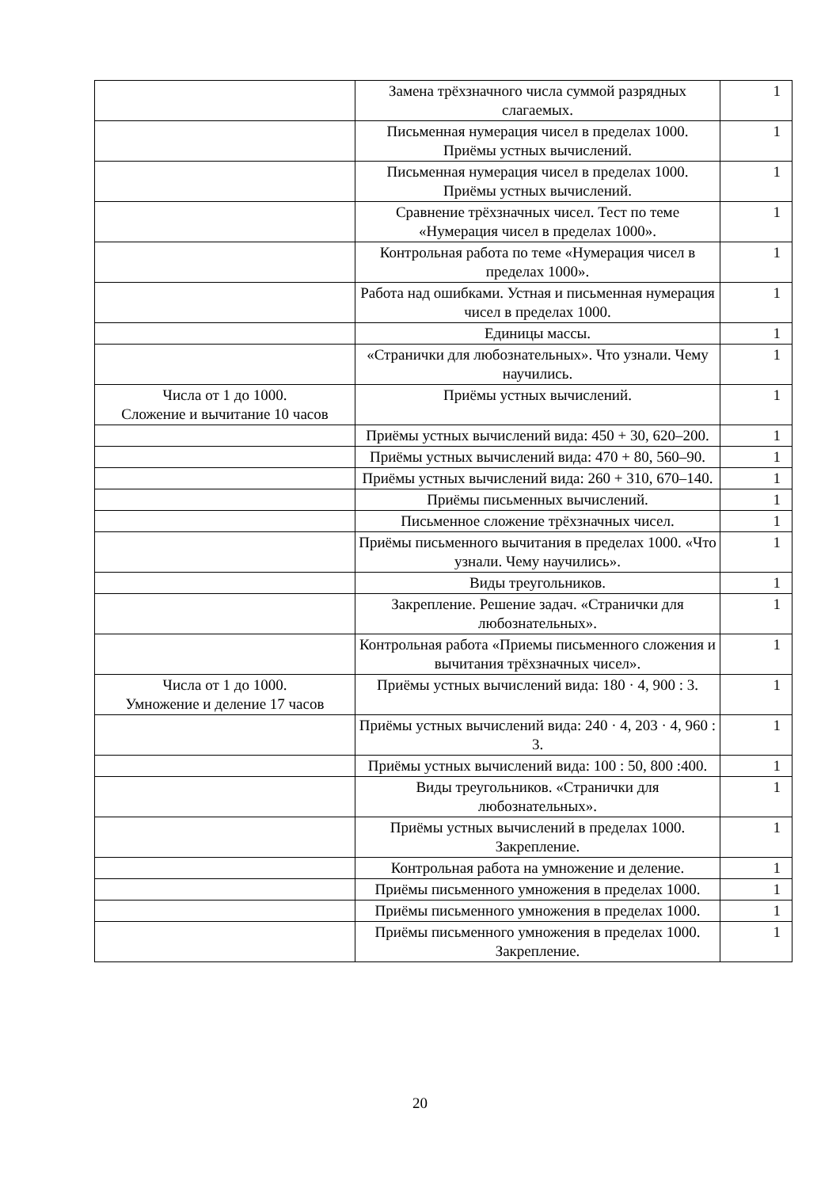| | Замена трёхзначного числа суммой разрядных слагаемых. | 1 |
| | Письменная нумерация чисел в пределах 1000. Приёмы устных вычислений. | 1 |
| | Письменная нумерация чисел в пределах 1000. Приёмы устных вычислений. | 1 |
| | Сравнение трёхзначных чисел. Тест по теме «Нумерация чисел в пределах 1000». | 1 |
| | Контрольная работа по теме «Нумерация чисел в пределах 1000». | 1 |
| | Работа над ошибками. Устная и письменная нумерация чисел в пределах 1000. | 1 |
| | Единицы массы. | 1 |
| | «Странички для любознательных». Что узнали. Чему научились. | 1 |
| Числа от 1 до 1000. Сложение и вычитание 10 часов | Приёмы устных вычислений. | 1 |
| | Приёмы устных вычислений вида: 450 + 30, 620–200. | 1 |
| | Приёмы устных вычислений вида: 470 + 80, 560–90. | 1 |
| | Приёмы устных вычислений вида: 260 + 310, 670–140. | 1 |
| | Приёмы письменных вычислений. | 1 |
| | Письменное сложение трёхзначных чисел. | 1 |
| | Приёмы письменного вычитания в пределах 1000. «Что узнали. Чему научились». | 1 |
| | Виды треугольников. | 1 |
| | Закрепление. Решение задач. «Странички для любознательных». | 1 |
| | Контрольная работа «Приемы письменного сложения и вычитания трёхзначных чисел». | 1 |
| Числа от 1 до 1000. Умножение и деление 17 часов | Приёмы устных вычислений вида: 180 · 4, 900 : 3. | 1 |
| | Приёмы устных вычислений вида: 240 · 4, 203 · 4, 960 : 3. | 1 |
| | Приёмы устных вычислений вида: 100 : 50, 800 :400. | 1 |
| | Виды треугольников. «Странички для любознательных». | 1 |
| | Приёмы устных вычислений в пределах 1000. Закрепление. | 1 |
| | Контрольная работа на умножение и деление. | 1 |
| | Приёмы письменного умножения в пределах 1000. | 1 |
| | Приёмы письменного умножения в пределах 1000. | 1 |
| | Приёмы письменного умножения в пределах 1000. Закрепление. | 1 |
20